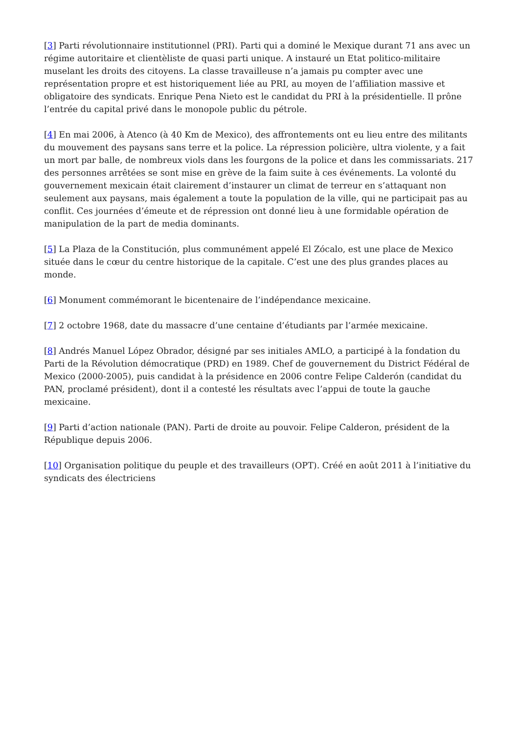[3] Parti révolutionnaire institutionnel (PRI). Parti qui a dominé le Mexique durant 71 ans avec un régime autoritaire et clientèliste de quasi parti unique. A instauré un Etat politico-militaire muselant les droits des citoyens. La classe travailleuse n’a jamais pu compter avec une représentation propre et est historiquement liée au PRI, au moyen de l’affiliation massive et obligatoire des syndicats. Enrique Pena Nieto est le candidat du PRI à la présidentielle. Il prône l’entrée du capital privé dans le monopole public du pétrole.
[4] En mai 2006, à Atenco (à 40 Km de Mexico), des affrontements ont eu lieu entre des militants du mouvement des paysans sans terre et la police. La répression policière, ultra violente, y a fait un mort par balle, de nombreux viols dans les fourgons de la police et dans les commissariats. 217 des personnes arrêtées se sont mise en grève de la faim suite à ces événements. La volonté du gouvernement mexicain était clairement d’instaurer un climat de terreur en s’attaquant non seulement aux paysans, mais également a toute la population de la ville, qui ne participait pas au conflit. Ces journées d’émeute et de répression ont donné lieu à une formidable opération de manipulation de la part de media dominants.
[5] La Plaza de la Constitución, plus communément appelé El Zócalo, est une place de Mexico située dans le cœur du centre historique de la capitale. C’est une des plus grandes places au monde.
[6] Monument commémorant le bicentenaire de l’indépendance mexicaine.
[7] 2 octobre 1968, date du massacre d’une centaine d’étudiants par l’armée mexicaine.
[8] Andrés Manuel López Obrador, désigné par ses initiales AMLO, a participé à la fondation du Parti de la Révolution démocratique (PRD) en 1989. Chef de gouvernement du District Fédéral de Mexico (2000-2005), puis candidat à la présidence en 2006 contre Felipe Calderón (candidat du PAN, proclamé président), dont il a contesté les résultats avec l’appui de toute la gauche mexicaine.
[9] Parti d’action nationale (PAN). Parti de droite au pouvoir. Felipe Calderon, président de la République depuis 2006.
[10] Organisation politique du peuple et des travailleurs (OPT). Créé en août 2011 à l’initiative du syndicats des électriciens